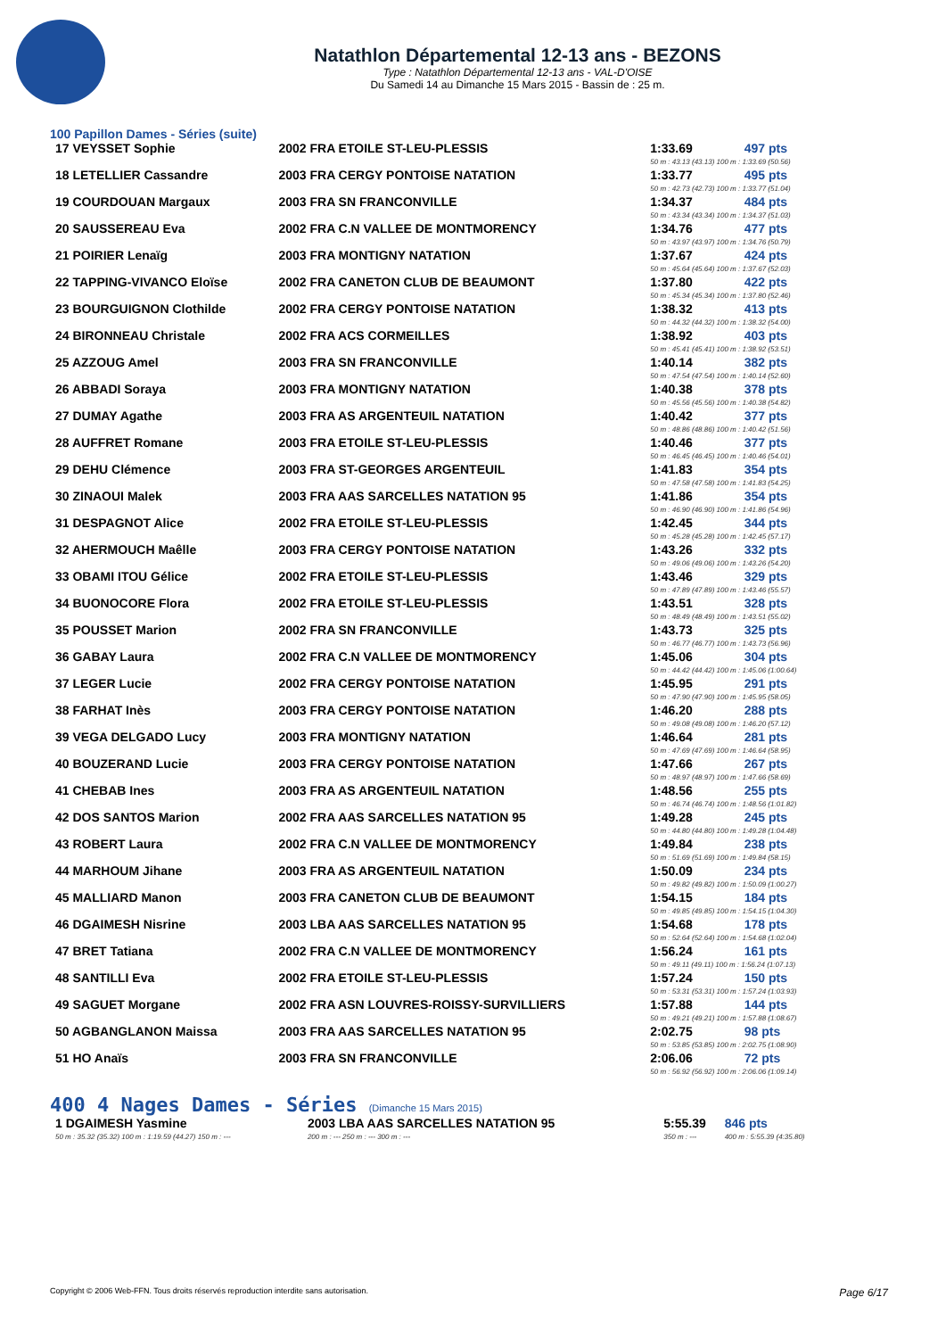Natathlon Départemental 12-13 ans - BEZONS
Type : Natathlon Départemental 12-13 ans - VAL-D'OISE
Du Samedi 14 au Dimanche 15 Mars 2015 - Bassin de : 25 m.
100 Papillon Dames - Séries (suite)
| 17 VEYSSET Sophie | 2002 FRA ETOILE ST-LEU-PLESSIS | 1:33.69 | 497 pts |
| | | 50 m : 43.13 (43.13) 100 m : 1:33.69 (50.56) | |
| 18 LETELLIER Cassandre | 2003 FRA CERGY PONTOISE NATATION | 1:33.77 | 495 pts |
| | | 50 m : 42.73 (42.73) 100 m : 1:33.77 (51.04) | |
| 19 COURDOUAN Margaux | 2003 FRA SN FRANCONVILLE | 1:34.37 | 484 pts |
| | | 50 m : 43.34 (43.34) 100 m : 1:34.37 (51.03) | |
| 20 SAUSSEREAU Eva | 2002 FRA C.N VALLEE DE MONTMORENCY | 1:34.76 | 477 pts |
| | | 50 m : 43.97 (43.97) 100 m : 1:34.76 (50.79) | |
| 21 POIRIER Lenaïg | 2003 FRA MONTIGNY NATATION | 1:37.67 | 424 pts |
| | | 50 m : 45.64 (45.64) 100 m : 1:37.67 (52.03) | |
| 22 TAPPING-VIVANCO Eloïse | 2002 FRA CANETON CLUB DE BEAUMONT | 1:37.80 | 422 pts |
| | | 50 m : 45.34 (45.34) 100 m : 1:37.80 (52.46) | |
| 23 BOURGUIGNON Clothilde | 2002 FRA CERGY PONTOISE NATATION | 1:38.32 | 413 pts |
| | | 50 m : 44.32 (44.32) 100 m : 1:38.32 (54.00) | |
| 24 BIRONNEAU Christale | 2002 FRA ACS CORMEILLES | 1:38.92 | 403 pts |
| | | 50 m : 45.41 (45.41) 100 m : 1:38.92 (53.51) | |
| 25 AZZOUG Amel | 2003 FRA SN FRANCONVILLE | 1:40.14 | 382 pts |
| | | 50 m : 47.54 (47.54) 100 m : 1:40.14 (52.60) | |
| 26 ABBADI Soraya | 2003 FRA MONTIGNY NATATION | 1:40.38 | 378 pts |
| | | 50 m : 45.56 (45.56) 100 m : 1:40.38 (54.82) | |
| 27 DUMAY Agathe | 2003 FRA AS ARGENTEUIL NATATION | 1:40.42 | 377 pts |
| | | 50 m : 48.86 (48.86) 100 m : 1:40.42 (51.56) | |
| 28 AUFFRET Romane | 2003 FRA ETOILE ST-LEU-PLESSIS | 1:40.46 | 377 pts |
| | | 50 m : 46.45 (46.45) 100 m : 1:40.46 (54.01) | |
| 29 DEHU Clémence | 2003 FRA ST-GEORGES ARGENTEUIL | 1:41.83 | 354 pts |
| | | 50 m : 47.58 (47.58) 100 m : 1:41.83 (54.25) | |
| 30 ZINAOUI Malek | 2003 FRA AAS SARCELLES NATATION 95 | 1:41.86 | 354 pts |
| | | 50 m : 46.90 (46.90) 100 m : 1:41.86 (54.96) | |
| 31 DESPAGNOT Alice | 2002 FRA ETOILE ST-LEU-PLESSIS | 1:42.45 | 344 pts |
| | | 50 m : 45.28 (45.28) 100 m : 1:42.45 (57.17) | |
| 32 AHERMOUCH Maêlle | 2003 FRA CERGY PONTOISE NATATION | 1:43.26 | 332 pts |
| | | 50 m : 49.06 (49.06) 100 m : 1:43.26 (54.20) | |
| 33 OBAMI ITOU Gélice | 2002 FRA ETOILE ST-LEU-PLESSIS | 1:43.46 | 329 pts |
| | | 50 m : 47.89 (47.89) 100 m : 1:43.46 (55.57) | |
| 34 BUONOCORE Flora | 2002 FRA ETOILE ST-LEU-PLESSIS | 1:43.51 | 328 pts |
| | | 50 m : 48.49 (48.49) 100 m : 1:43.51 (55.02) | |
| 35 POUSSET Marion | 2002 FRA SN FRANCONVILLE | 1:43.73 | 325 pts |
| | | 50 m : 46.77 (46.77) 100 m : 1:43.73 (56.96) | |
| 36 GABAY Laura | 2002 FRA C.N VALLEE DE MONTMORENCY | 1:45.06 | 304 pts |
| | | 50 m : 44.42 (44.42) 100 m : 1:45.06 (1:00.64) | |
| 37 LEGER Lucie | 2002 FRA CERGY PONTOISE NATATION | 1:45.95 | 291 pts |
| | | 50 m : 47.90 (47.90) 100 m : 1:45.95 (58.05) | |
| 38 FARHAT Inès | 2003 FRA CERGY PONTOISE NATATION | 1:46.20 | 288 pts |
| | | 50 m : 49.08 (49.08) 100 m : 1:46.20 (57.12) | |
| 39 VEGA DELGADO Lucy | 2003 FRA MONTIGNY NATATION | 1:46.64 | 281 pts |
| | | 50 m : 47.69 (47.69) 100 m : 1:46.64 (58.95) | |
| 40 BOUZERAND Lucie | 2003 FRA CERGY PONTOISE NATATION | 1:47.66 | 267 pts |
| | | 50 m : 48.97 (48.97) 100 m : 1:47.66 (58.69) | |
| 41 CHEBAB Ines | 2003 FRA AS ARGENTEUIL NATATION | 1:48.56 | 255 pts |
| | | 50 m : 46.74 (46.74) 100 m : 1:48.56 (1:01.82) | |
| 42 DOS SANTOS Marion | 2002 FRA AAS SARCELLES NATATION 95 | 1:49.28 | 245 pts |
| | | 50 m : 44.80 (44.80) 100 m : 1:49.28 (1:04.48) | |
| 43 ROBERT Laura | 2002 FRA C.N VALLEE DE MONTMORENCY | 1:49.84 | 238 pts |
| | | 50 m : 51.69 (51.69) 100 m : 1:49.84 (58.15) | |
| 44 MARHOUM Jihane | 2003 FRA AS ARGENTEUIL NATATION | 1:50.09 | 234 pts |
| | | 50 m : 49.82 (49.82) 100 m : 1:50.09 (1:00.27) | |
| 45 MALLIARD Manon | 2003 FRA CANETON CLUB DE BEAUMONT | 1:54.15 | 184 pts |
| | | 50 m : 49.85 (49.85) 100 m : 1:54.15 (1:04.30) | |
| 46 DGAIMESH Nisrine | 2003 LBA AAS SARCELLES NATATION 95 | 1:54.68 | 178 pts |
| | | 50 m : 52.64 (52.64) 100 m : 1:54.68 (1:02.04) | |
| 47 BRET Tatiana | 2002 FRA C.N VALLEE DE MONTMORENCY | 1:56.24 | 161 pts |
| | | 50 m : 49.11 (49.11) 100 m : 1:56.24 (1:07.13) | |
| 48 SANTILLI Eva | 2002 FRA ETOILE ST-LEU-PLESSIS | 1:57.24 | 150 pts |
| | | 50 m : 53.31 (53.31) 100 m : 1:57.24 (1:03.93) | |
| 49 SAGUET Morgane | 2002 FRA ASN LOUVRES-ROISSY-SURVILLIERS | 1:57.88 | 144 pts |
| | | 50 m : 49.21 (49.21) 100 m : 1:57.88 (1:08.67) | |
| 50 AGBANGLANON Maissa | 2003 FRA AAS SARCELLES NATATION 95 | 2:02.75 | 98 pts |
| | | 50 m : 53.85 (53.85) 100 m : 2:02.75 (1:08.90) | |
| 51 HO Anaïs | 2003 FRA SN FRANCONVILLE | 2:06.06 | 72 pts |
| | | 50 m : 56.92 (56.92) 100 m : 2:06.06 (1:09.14) | |
400 4 Nages Dames - Séries (Dimanche 15 Mars 2015)
| 1 DGAIMESH Yasmine | 2003 LBA AAS SARCELLES NATATION 95 | 5:55.39 | 846 pts |
| 50 m : 35.32 (35.32) 100 m : 1:19.59 (44.27) 150 m : --- | 200 m : --- 250 m : --- 300 m : --- | 350 m : --- | 400 m : 5:55.39 (4:35.80) |
Copyright © 2006 Web-FFN. Tous droits réservés reproduction interdite sans autorisation. Page 6/17